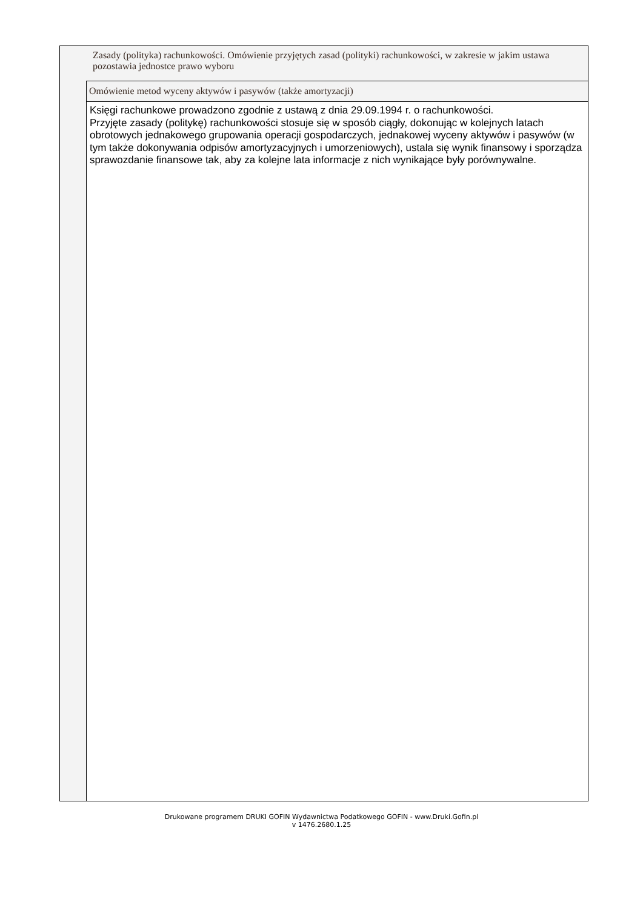Zasady (polityka) rachunkowości. Omówienie przyjętych zasad (polityki) rachunkowości, w zakresie w jakim ustawa pozostawia jednostce prawo wyboru
Omówienie metod wyceny aktywów i pasywów (także amortyzacji)
Księgi rachunkowe prowadzono zgodnie z ustawą z dnia 29.09.1994 r. o rachunkowości.
Przyjęte zasady (politykę) rachunkowości stosuje się w sposób ciągły, dokonując w kolejnych latach obrotowych jednakowego grupowania operacji gospodarczych, jednakowej wyceny aktywów i pasywów (w tym także dokonywania odpisów amortyzacyjnych i umorzeniowych), ustala się wynik finansowy i sporządza sprawozdanie finansowe tak, aby za kolejne lata informacje z nich wynikające były porównywalne.
Drukowane programem DRUKI GOFIN Wydawnictwa Podatkowego GOFIN - www.Druki.Gofin.pl
v 1476.2680.1.25